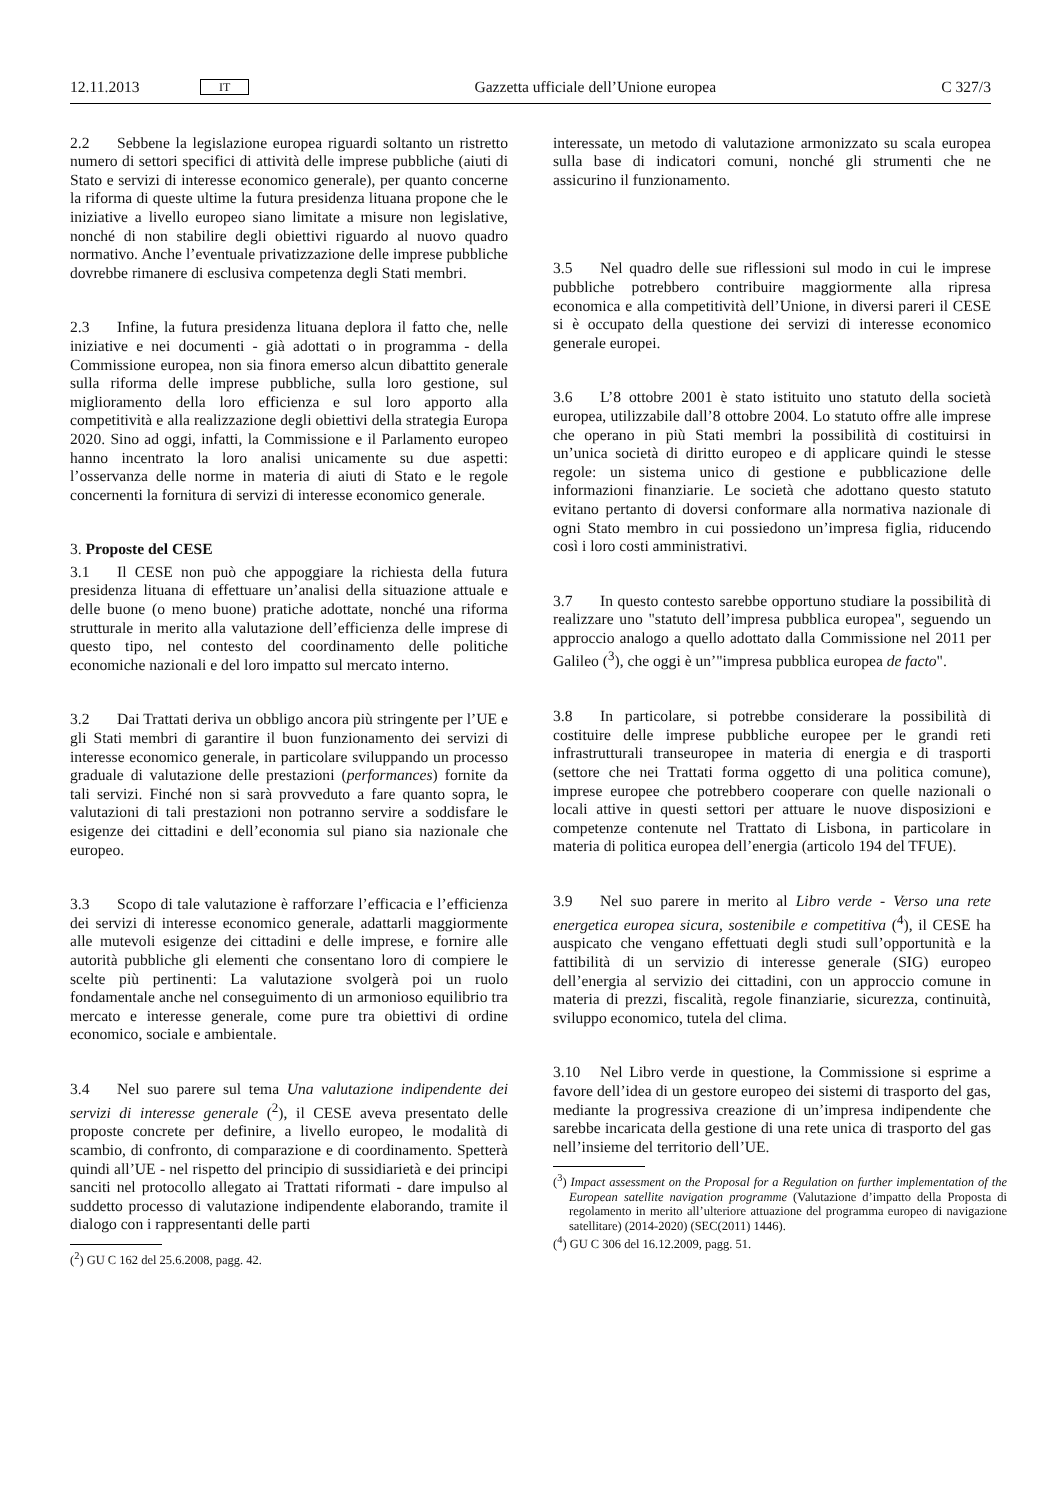12.11.2013 IT Gazzetta ufficiale dell’Unione europea C 327/3
2.2 Sebbene la legislazione europea riguardi soltanto un ristretto numero di settori specifici di attività delle imprese pubbliche (aiuti di Stato e servizi di interesse economico generale), per quanto concerne la riforma di queste ultime la futura presidenza lituana propone che le iniziative a livello europeo siano limitate a misure non legislative, nonché di non stabilire degli obiettivi riguardo al nuovo quadro normativo. Anche l’eventuale privatizzazione delle imprese pubbliche dovrebbe rimanere di esclusiva competenza degli Stati membri.
2.3 Infine, la futura presidenza lituana deplora il fatto che, nelle iniziative e nei documenti - già adottati o in programma - della Commissione europea, non sia finora emerso alcun dibattito generale sulla riforma delle imprese pubbliche, sulla loro gestione, sul miglioramento della loro efficienza e sul loro apporto alla competitività e alla realizzazione degli obiettivi della strategia Europa 2020. Sino ad oggi, infatti, la Commissione e il Parlamento europeo hanno incentrato la loro analisi unicamente su due aspetti: l’osservanza delle norme in materia di aiuti di Stato e le regole concernenti la fornitura di servizi di interesse economico generale.
3. Proposte del CESE
3.1 Il CESE non può che appoggiare la richiesta della futura presidenza lituana di effettuare un’analisi della situazione attuale e delle buone (o meno buone) pratiche adottate, nonché una riforma strutturale in merito alla valutazione dell’efficienza delle imprese di questo tipo, nel contesto del coordinamento delle politiche economiche nazionali e del loro impatto sul mercato interno.
3.2 Dai Trattati deriva un obbligo ancora più stringente per l’UE e gli Stati membri di garantire il buon funzionamento dei servizi di interesse economico generale, in particolare sviluppando un processo graduale di valutazione delle prestazioni (performances) fornite da tali servizi. Finché non si sarà provveduto a fare quanto sopra, le valutazioni di tali prestazioni non potranno servire a soddisfare le esigenze dei cittadini e dell’economia sul piano sia nazionale che europeo.
3.3 Scopo di tale valutazione è rafforzare l’efficacia e l’efficienza dei servizi di interesse economico generale, adattarli maggiormente alle mutevoli esigenze dei cittadini e delle imprese, e fornire alle autorità pubbliche gli elementi che consentano loro di compiere le scelte più pertinenti: La valutazione svolgerà poi un ruolo fondamentale anche nel conseguimento di un armonioso equilibrio tra mercato e interesse generale, come pure tra obiettivi di ordine economico, sociale e ambientale.
3.4 Nel suo parere sul tema Una valutazione indipendente dei servizi di interesse generale (<sup>2</sup>), il CESE aveva presentato delle proposte concrete per definire, a livello europeo, le modalità di scambio, di confronto, di comparazione e di coordinamento. Spetterà quindi all’UE - nel rispetto del principio di sussidiarietà e dei principi sanciti nel protocollo allegato ai Trattati riformati - dare impulso al suddetto processo di valutazione indipendente elaborando, tramite il dialogo con i rappresentanti delle parti
(<sup>2</sup>) GU C 162 del 25.6.2008, pagg. 42.
interessate, un metodo di valutazione armonizzato su scala europea sulla base di indicatori comuni, nonché gli strumenti che ne assicurino il funzionamento.
3.5 Nel quadro delle sue riflessioni sul modo in cui le imprese pubbliche potrebbero contribuire maggiormente alla ripresa economica e alla competitività dell’Unione, in diversi pareri il CESE si è occupato della questione dei servizi di interesse economico generale europei.
3.6 L’8 ottobre 2001 è stato istituito uno statuto della società europea, utilizzabile dall’8 ottobre 2004. Lo statuto offre alle imprese che operano in più Stati membri la possibilità di costituirsi in un’unica società di diritto europeo e di applicare quindi le stesse regole: un sistema unico di gestione e pubblicazione delle informazioni finanziarie. Le società che adottano questo statuto evitano pertanto di doversi conformare alla normativa nazionale di ogni Stato membro in cui possiedono un’impresa figlia, riducendo così i loro costi amministrativi.
3.7 In questo contesto sarebbe opportuno studiare la possibilità di realizzare uno "statuto dell’impresa pubblica europea", seguendo un approccio analogo a quello adottato dalla Commissione nel 2011 per Galileo (<sup>3</sup>), che oggi è un’"impresa pubblica europea de facto".
3.8 In particolare, si potrebbe considerare la possibilità di costituire delle imprese pubbliche europee per le grandi reti infrastrutturali transeuropee in materia di energia e di trasporti (settore che nei Trattati forma oggetto di una politica comune), imprese europee che potrebbero cooperare con quelle nazionali o locali attive in questi settori per attuare le nuove disposizioni e competenze contenute nel Trattato di Lisbona, in particolare in materia di politica europea dell’energia (articolo 194 del TFUE).
3.9 Nel suo parere in merito al Libro verde - Verso una rete energetica europea sicura, sostenibile e competitiva (<sup>4</sup>), il CESE ha auspicato che vengano effettuati degli studi sull’opportunità e la fattibilità di un servizio di interesse generale (SIG) europeo dell’energia al servizio dei cittadini, con un approccio comune in materia di prezzi, fiscalità, regole finanziarie, sicurezza, continuità, sviluppo economico, tutela del clima.
3.10 Nel Libro verde in questione, la Commissione si esprime a favore dell’idea di un gestore europeo dei sistemi di trasporto del gas, mediante la progressiva creazione di un’impresa indipendente che sarebbe incaricata della gestione di una rete unica di trasporto del gas nell’insieme del territorio dell’UE.
(<sup>3</sup>) Impact assessment on the Proposal for a Regulation on further implementation of the European satellite navigation programme (Valutazione d’impatto della Proposta di regolamento in merito all’ulteriore attuazione del programma europeo di navigazione satellitare) (2014-2020) (SEC(2011) 1446).
(<sup>4</sup>) GU C 306 del 16.12.2009, pagg. 51.